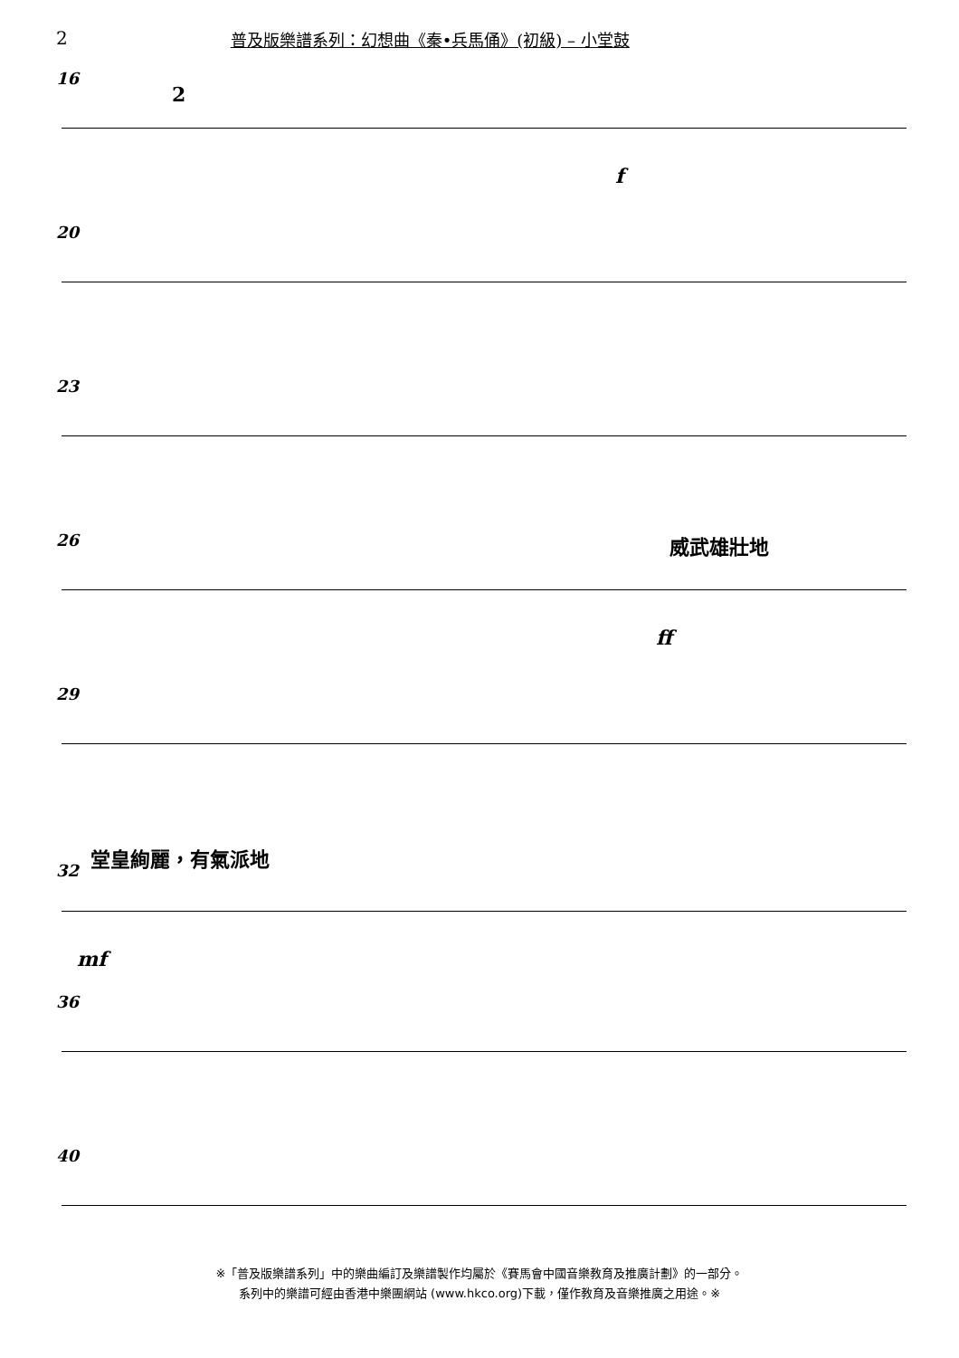2 普及版樂譜系列：幻想曲《秦•兵馬俑》(初級) – 小堂鼓
16
2
f
20
23
26 威武雄壯地
ff
29
32
堂皇絢麗，有氣派地
mf
36
40
※「普及版樂譜系列」中的樂曲編訂及樂譜製作均屬於《賽馬會中國音樂教育及推廣計劃》的一部分。
系列中的樂譜可經由香港中樂團網站 (www.hkco.org)下載，僅作教育及音樂推廣之用途。※